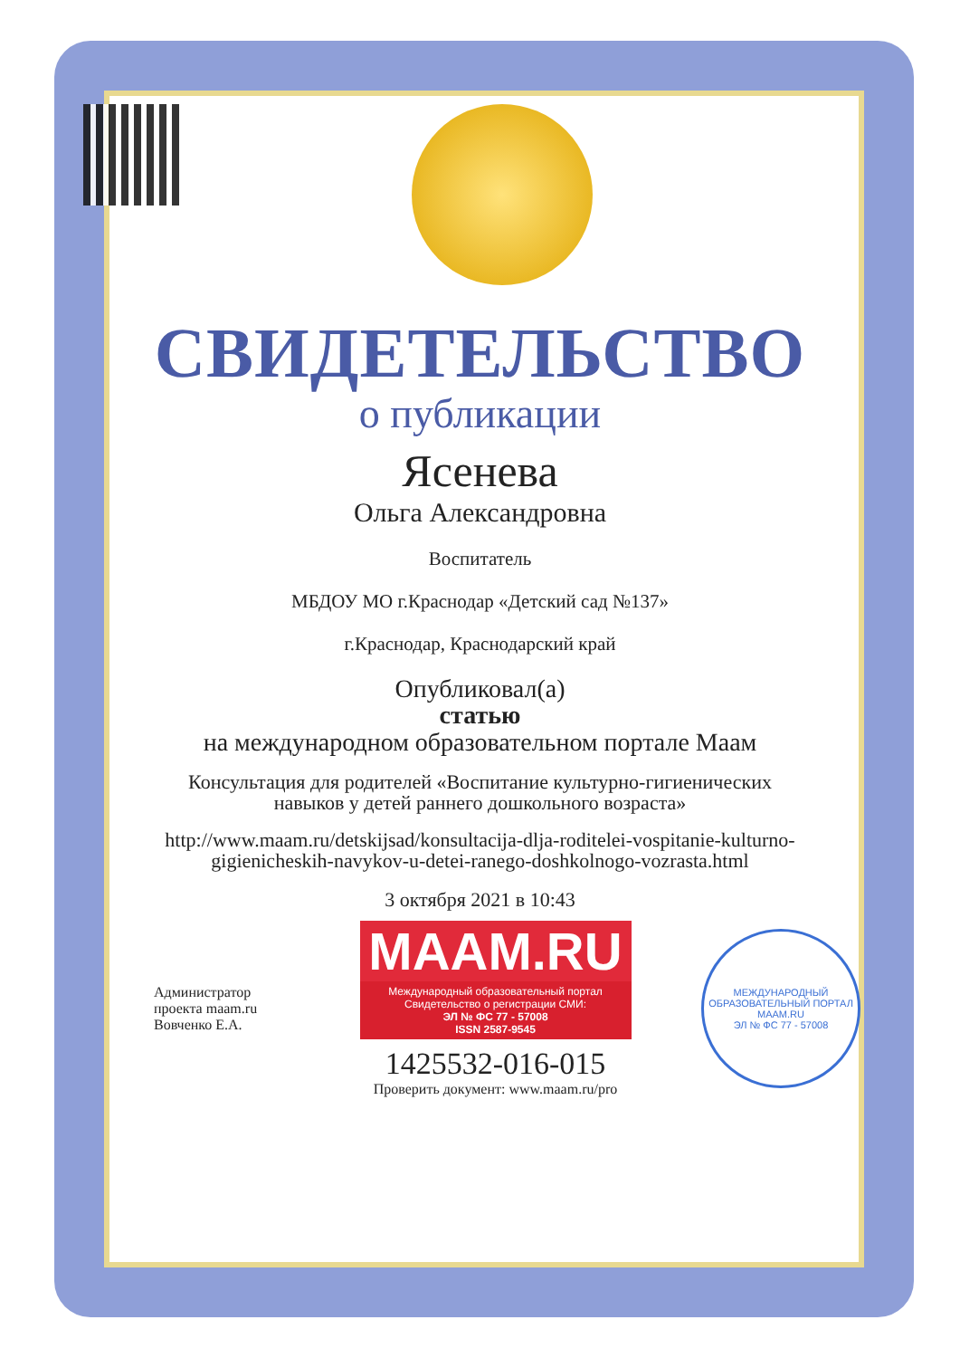СВИДЕТЕЛЬСТВО
о публикации
Ясенева
Ольга Александровна
Воспитатель
МБДОУ МО г.Краснодар «Детский сад №137»
г.Краснодар, Краснодарский край
Опубликовал(а)
статью
на международном образовательном портале Маам
Консультация для родителей «Воспитание культурно-гигиенических навыков у детей раннего дошкольного возраста»
http://www.maam.ru/detskijsad/konsultacija-dlja-roditelei-vospitanie-kulturno-gigienicheskih-navykov-u-detei-ranego-doshkolnogo-vozrasta.html
3 октября 2021 в 10:43
Администратор проекта maam.ru Вовченко Е.А.
MAAM.RU
Международный образовательный портал
Свидетельство о регистрации СМИ:
ЭЛ № ФС 77 - 57008
ISSN 2587-9545
1425532-016-015
Проверить документ: www.maam.ru/pro
МЕЖДУНАРОДНЫЙ ОБРАЗОВАТЕЛЬНЫЙ ПОРТАЛ
MAAM.RU
ЭЛ № ФС 77 - 57008